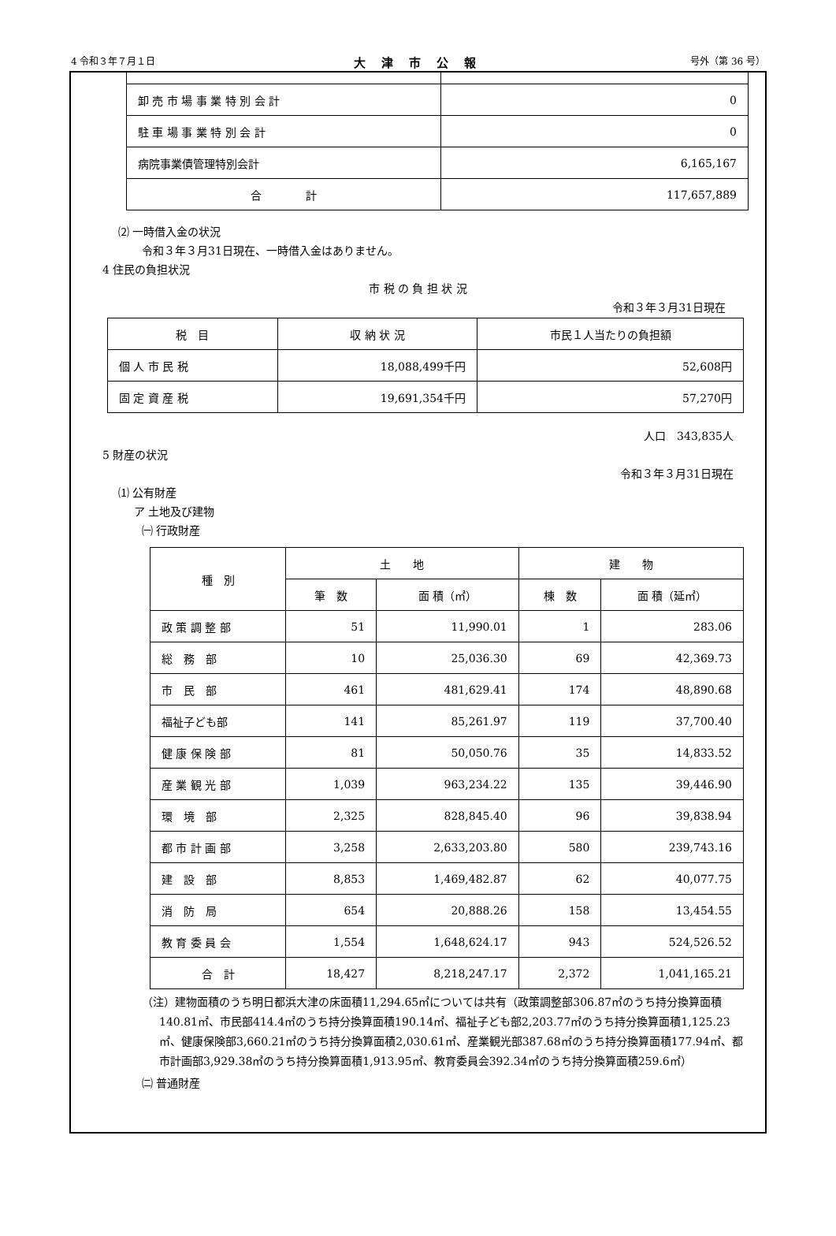4 令和３年７月１日 大津市公報 号外（第 36 号）
| 卸 売 市 場 事 業 特 別 会 計 | 0 |
| 駐 車 場 事 業 特 別 会 計 | 0 |
| 病院事業債管理特別会計 | 6,165,167 |
| 合 計 | 117,657,889 |
⑵ 一時借入金の状況
令和３年３月31日現在、一時借入金はありません。
4 住民の負担状況
市 税 の 負 担 状 況
令和３年３月31日現在
| 税 目 | 収 納 状 況 | 市民１人当たりの負担額 |
| --- | --- | --- |
| 個 人 市 民 税 | 18,088,499千円 | 52,608円 |
| 固 定 資 産 税 | 19,691,354千円 | 57,270円 |
人口　343,835人
5 財産の状況
令和３年３月31日現在
⑴ 公有財産
ア 土地及び建物
㈠ 行政財産
| 種 別 | 土 地 | | 建 物 | |
| --- | --- | --- | --- | --- |
| | 筆 数 | 面 積（㎡） | 棟 数 | 面 積（延㎡） |
| 政 策 調 整 部 | 51 | 11,990.01 | 1 | 283.06 |
| 総 務 部 | 10 | 25,036.30 | 69 | 42,369.73 |
| 市 民 部 | 461 | 481,629.41 | 174 | 48,890.68 |
| 福祉子ども部 | 141 | 85,261.97 | 119 | 37,700.40 |
| 健 康 保 険 部 | 81 | 50,050.76 | 35 | 14,833.52 |
| 産 業 観 光 部 | 1,039 | 963,234.22 | 135 | 39,446.90 |
| 環 境 部 | 2,325 | 828,845.40 | 96 | 39,838.94 |
| 都 市 計 画 部 | 3,258 | 2,633,203.80 | 580 | 239,743.16 |
| 建 設 部 | 8,853 | 1,469,482.87 | 62 | 40,077.75 |
| 消 防 局 | 654 | 20,888.26 | 158 | 13,454.55 |
| 教 育 委 員 会 | 1,554 | 1,648,624.17 | 943 | 524,526.52 |
| 合 計 | 18,427 | 8,218,247.17 | 2,372 | 1,041,165.21 |
（注）建物面積のうち明日都浜大津の床面積11,294.65㎡については共有（政策調整部306.87㎡のうち持分換算面積140.81㎡、市民部414.4㎡のうち持分換算面積190.14㎡、福祉子ども部2,203.77㎡のうち持分換算面積1,125.23㎡、健康保険部3,660.21㎡のうち持分換算面積2,030.61㎡、産業観光部387.68㎡のうち持分換算面積177.94㎡、都市計画部3,929.38㎡のうち持分換算面積1,913.95㎡、教育委員会392.34㎡のうち持分換算面積259.6㎡）
㈡ 普通財産